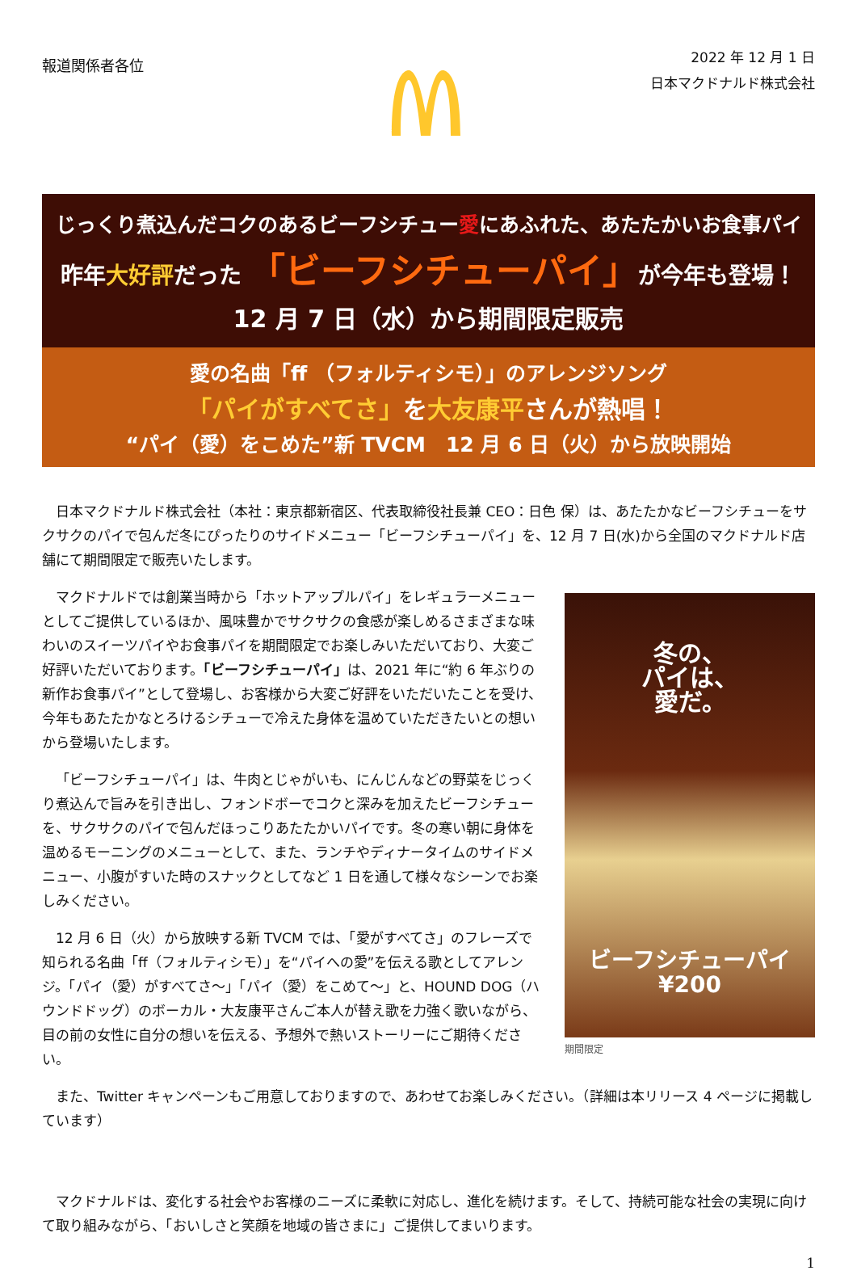報道関係者各位
2022 年 12 月 1 日
日本マクドナルド株式会社
じっくり煮込んだコクのあるビーフシチュー愛にあふれた、あたたかいお食事パイ
昨年大好評だった 「ビーフシチューパイ」が今年も登場！
12 月 7 日（水）から期間限定販売
愛の名曲「ff （フォルティシモ）」のアレンジソング
「パイがすべてさ」を大友康平さんが熱唱！
“パイ（愛）をこめた”新 TVCM　12 月 6 日（火）から放映開始
日本マクドナルド株式会社（本社：東京都新宿区、代表取締役社長兼 CEO：日色 保）は、あたたかなビーフシチューをサクサクのパイで包んだ冬にぴったりのサイドメニュー「ビーフシチューパイ」を、12 月 7 日(水)から全国のマクドナルド店舗にて期間限定で販売いたします。
マクドナルドでは創業当時から「ホットアップルパイ」をレギュラーメニューとしてご提供しているほか、風味豊かでサクサクの食感が楽しめるさまざまな味わいのスイーツパイやお食事パイを期間限定でお楽しみいただいており、大変ご好評いただいております。「ビーフシチューパイ」は、2021 年に“約 6 年ぶりの新作お食事パイ”として登場し、お客様から大変ご好評をいただいたことを受け、今年もあたたかなとろけるシチューで冷えた身体を温めていただきたいとの想いから登場いたします。
「ビーフシチューパイ」は、牛肉とじゃがいも、にんじんなどの野菜をじっくり煮込んで旨みを引き出し、フォンドボーでコクと深みを加えたビーフシチューを、サクサクのパイで包んだほっこりあたたかいパイです。冬の寒い朝に身体を温めるモーニングのメニューとして、また、ランチやディナータイムのサイドメニュー、小腹がすいた時のスナックとしてなど 1 日を通して様々なシーンでお楽しみください。
12 月 6 日（火）から放映する新 TVCM では、「愛がすべてさ」のフレーズで知られる名曲「ff（フォルティシモ）」を“パイへの愛”を伝える歌としてアレンジ。「パイ（愛）がすべてさ～」「パイ（愛）をこめて～」と、HOUND DOG（ハウンドドッグ）のボーカル・大友康平さんご本人が替え歌を力強く歌いながら、目の前の女性に自分の想いを伝える、予想外で熱いストーリーにご期待ください。
冬の、
パイは、
愛だ。
ビーフシチューパイ
¥200
期間限定
また、Twitter キャンペーンもご用意しておりますので、あわせてお楽しみください。（詳細は本リリース 4 ページに掲載しています）
マクドナルドは、変化する社会やお客様のニーズに柔軟に対応し、進化を続けます。そして、持続可能な社会の実現に向けて取り組みながら、「おいしさと笑顔を地域の皆さまに」ご提供してまいります。
1